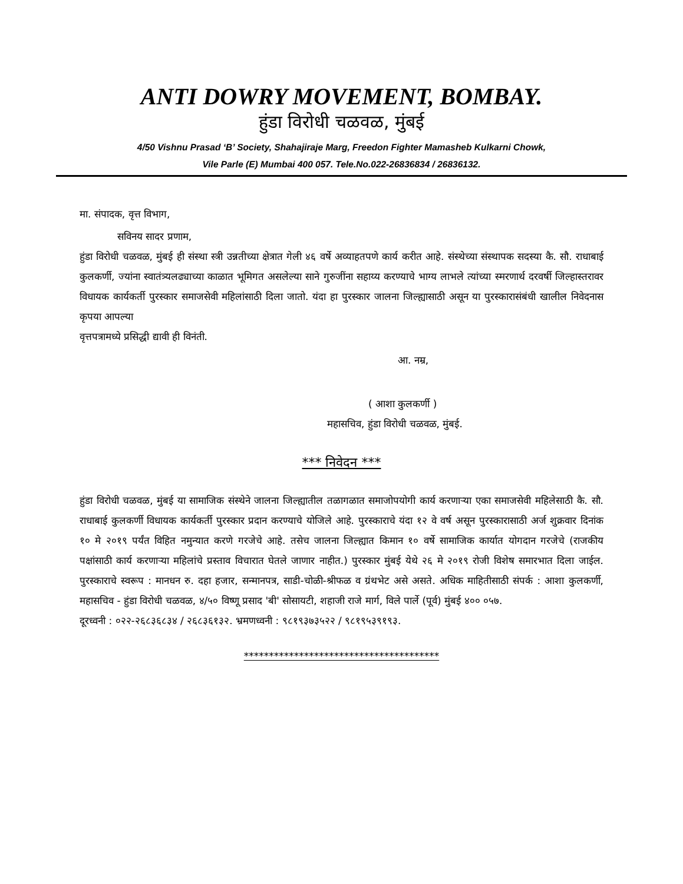ANTI DOWRY MOVEMENT, BOMBAY.
हुंडा विरोधी चळवळ, मुंबई
4/50 Vishnu Prasad ‘B’ Society, Shahajiraje Marg, Freedon Fighter Mamasheb Kulkarni Chowk,
Vile Parle (E) Mumbai 400 057. Tele.No.022-26836834 / 26836132.
मा. संपादक, वृत्त विभाग,
सविनय सादर प्रणाम,
हुंडा विरोधी चळवळ, मुंबई ही संस्था स्त्री उन्नतीच्या क्षेत्रात गेली ४६ वर्षे अव्याहतपणे कार्य करीत आहे. संस्थेच्या संस्थापक सदस्या कै. सौ. राधाबाई कुलकर्णी, ज्यांना स्वातंत्र्यलढ्याच्या काळात भूमिगत असलेल्या साने गुरुजींना सहाय्य करण्याचे भाग्य लाभले त्यांच्या स्मरणार्थ दरवर्षी जिल्हास्तरावर विधायक कार्यकर्ती पुरस्कार समाजसेवी महिलांसाठी दिला जातो. यंदा हा पुरस्कार जालना जिल्ह्यासाठी असून या पुरस्कारासंबंधी खालील निवेदनास कृपया आपल्या
वृत्तपत्रामध्ये प्रसिद्धी द्यावी ही विनंती.
आ. नम्र,
( आशा कुलकर्णी )
महासचिव, हुंडा विरोधी चळवळ, मुंबई.
*** निवेदन ***
हुंडा विरोधी चळवळ, मुंबई या सामाजिक संस्थेने जालना जिल्ह्यातील तळागळात समाजोपयोगी कार्य करणाऱ्या एका समाजसेवी महिलेसाठी कै. सौ. राधाबाई कुलकर्णी विधायक कार्यकर्ती पुरस्कार प्रदान करण्याचे योजिले आहे. पुरस्काराचे यंदा १२ वे वर्ष असून पुरस्कारासाठी अर्ज शुक्रवार दिनांक १० मे २०१९ पर्यंत विहित नमुन्यात करणे गरजेचे आहे. तसेच जालना जिल्ह्यात किमान १० वर्षे सामाजिक कार्यात योगदान गरजेचे (राजकीय पक्षांसाठी कार्य करणाऱ्या महिलांचे प्रस्ताव विचारात घेतले जाणार नाहीत.) पुरस्कार मुंबई येथे २६ मे २०१९ रोजी विशेष समारभात दिला जाईल. पुरस्काराचे स्वरूप : मानधन रु. दहा हजार, सन्मानपत्र, साडी-चोळी-श्रीफळ व ग्रंथभेट असे असते. अधिक माहितीसाठी संपर्क : आशा कुलकर्णी, महासचिव - हुंडा विरोधी चळवळ, ४/५० विष्णू प्रसाद 'बी' सोसायटी, शहाजी राजे मार्ग, विले पार्ले (पूर्व) मुंबई ४०० ०५७.
दूरध्वनी : ०२२-२६८३६८३४ / २६८३६१३२. भ्रमणध्वनी : ९८१९३७३५२२ / ९८१९५३९१९३.
***************************************